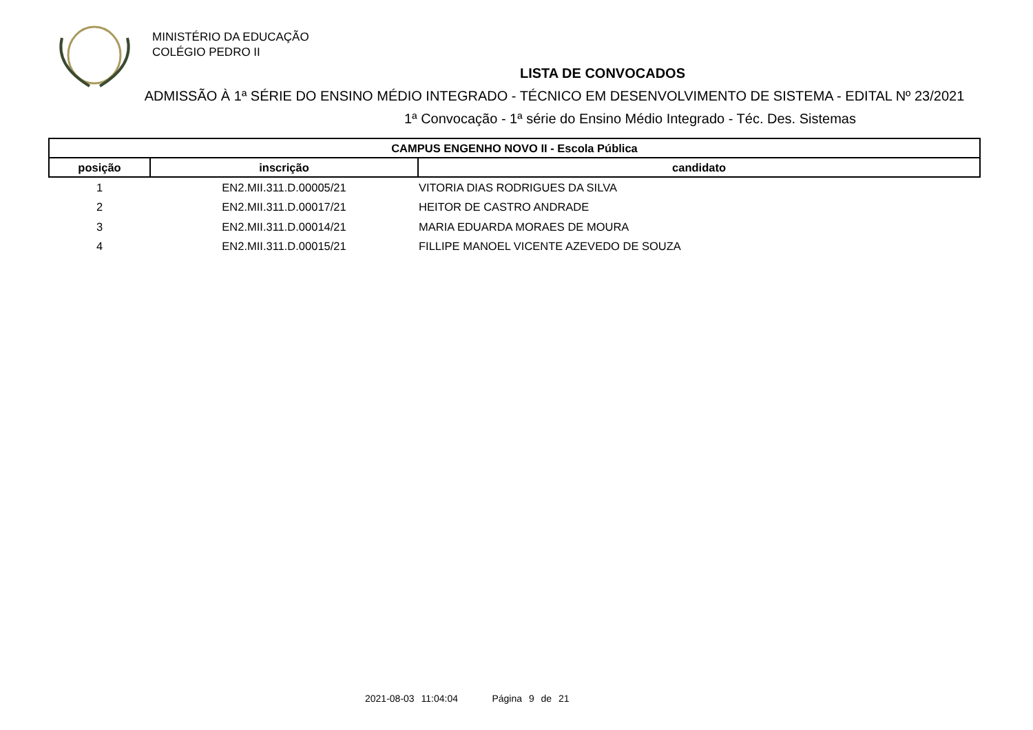MINISTÉRIO DA EDUCAÇÃO
COLÉGIO PEDRO II
LISTA DE CONVOCADOS
ADMISSÃO À 1ª SÉRIE DO ENSINO MÉDIO INTEGRADO - TÉCNICO EM DESENVOLVIMENTO DE SISTEMA - EDITAL Nº 23/2021
1ª Convocação - 1ª série do Ensino Médio Integrado - Téc. Des. Sistemas
| CAMPUS ENGENHO NOVO II - Escola Pública | | |
| --- | --- | --- |
| posição | inscrição | candidato |
| 1 | EN2.MII.311.D.00005/21 | VITORIA DIAS RODRIGUES DA SILVA |
| 2 | EN2.MII.311.D.00017/21 | HEITOR DE CASTRO ANDRADE |
| 3 | EN2.MII.311.D.00014/21 | MARIA EDUARDA MORAES DE MOURA |
| 4 | EN2.MII.311.D.00015/21 | FILLIPE MANOEL VICENTE AZEVEDO DE SOUZA |
2021-08-03 11:04:04 Página 9 de 21